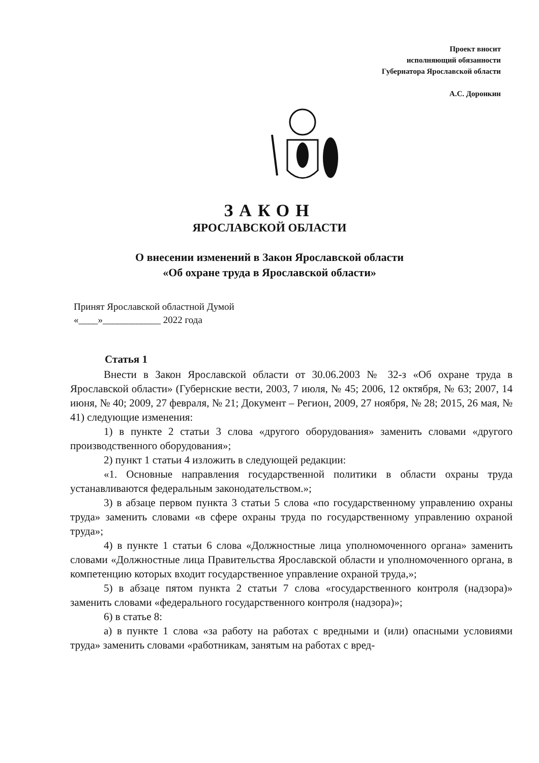Проект вносит
исполняющий обязанности
Губернатора Ярославской области
А.С. Доронкин
ЗАКОН
ЯРОСЛАВСКОЙ ОБЛАСТИ
О внесении изменений в Закон Ярославской области
«Об охране труда в Ярославской области»
Принят Ярославской областной Думой
«____»____________ 2022 года
Статья 1
Внести в Закон Ярославской области от 30.06.2003 № 32-з «Об охране труда в Ярославской области» (Губернские вести, 2003, 7 июля, № 45; 2006, 12 октября, № 63; 2007, 14 июня, № 40; 2009, 27 февраля, № 21; Документ – Регион, 2009, 27 ноября, № 28; 2015, 26 мая, № 41) следующие изменения:
1) в пункте 2 статьи 3 слова «другого оборудования» заменить словами «другого производственного оборудования»;
2) пункт 1 статьи 4 изложить в следующей редакции:
«1. Основные направления государственной политики в области охраны труда устанавливаются федеральным законодательством.»;
3) в абзаце первом пункта 3 статьи 5 слова «по государственному управлению охраны труда» заменить словами «в сфере охраны труда по государственному управлению охраной труда»;
4) в пункте 1 статьи 6 слова «Должностные лица уполномоченного органа» заменить словами «Должностные лица Правительства Ярославской области и уполномоченного органа, в компетенцию которых входит государственное управление охраной труда,»;
5) в абзаце пятом пункта 2 статьи 7 слова «государственного контроля (надзора)» заменить словами «федерального государственного контроля (надзора)»;
6) в статье 8:
а) в пункте 1 слова «за работу на работах с вредными и (или) опасными условиями труда» заменить словами «работникам, занятым на работах с вред-